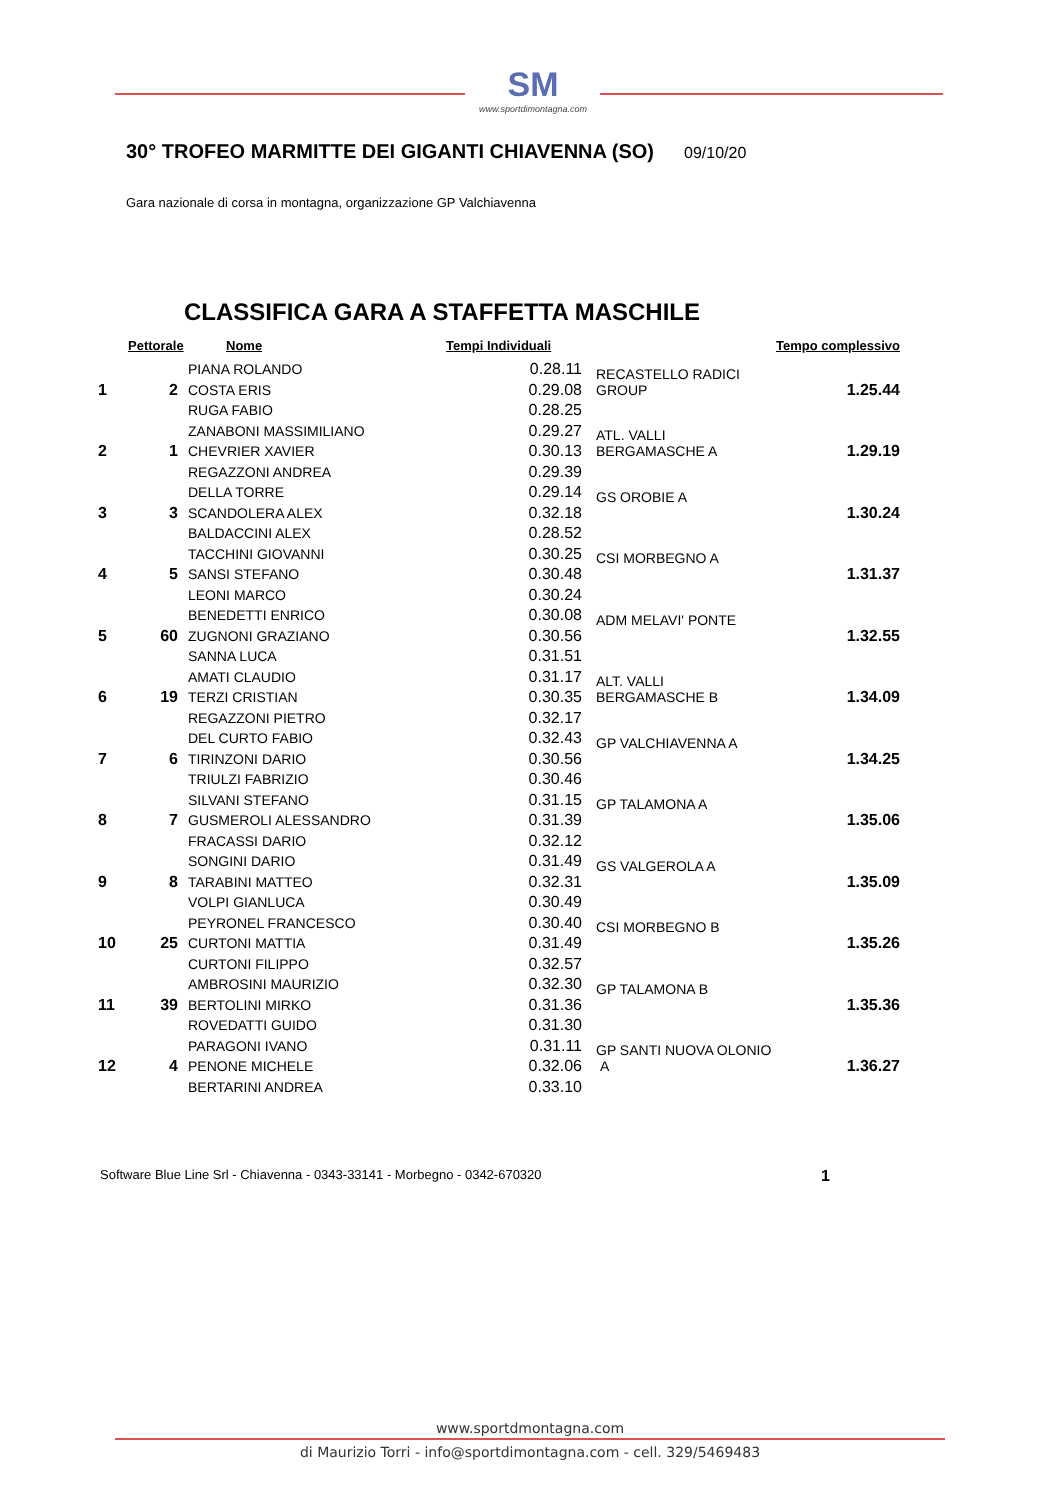SM
www.sportdimontagna.com
30° TROFEO MARMITTE DEI GIGANTI CHIAVENNA (SO)
09/10/20
Gara nazionale di corsa in montagna, organizzazione GP Valchiavenna
CLASSIFICA GARA A STAFFETTA MASCHILE
| | Pettorale | Nome | Tempi Individuali | | Tempo complessivo |
| --- | --- | --- | --- | --- | --- |
| 1 | 2 | PIANA ROLANDO | 0.28.11 | RECASTELLO RADICI GROUP | 1.25.44 |
| | | COSTA ERIS | 0.29.08 | | |
| | | RUGA FABIO | 0.28.25 | | |
| 2 | 1 | ZANABONI MASSIMILIANO | 0.29.27 | ATL. VALLI BERGAMASCHE A | 1.29.19 |
| | | CHEVRIER XAVIER | 0.30.13 | | |
| | | REGAZZONI ANDREA | 0.29.39 | | |
| 3 | 3 | DELLA TORRE | 0.29.14 | GS OROBIE A | 1.30.24 |
| | | SCANDOLERA ALEX | 0.32.18 | | |
| | | BALDACCINI ALEX | 0.28.52 | | |
| 4 | 5 | TACCHINI GIOVANNI | 0.30.25 | CSI MORBEGNO A | 1.31.37 |
| | | SANSI STEFANO | 0.30.48 | | |
| | | LEONI MARCO | 0.30.24 | | |
| 5 | 60 | BENEDETTI ENRICO | 0.30.08 | ADM MELAVI' PONTE | 1.32.55 |
| | | ZUGNONI GRAZIANO | 0.30.56 | | |
| | | SANNA LUCA | 0.31.51 | | |
| 6 | 19 | AMATI CLAUDIO | 0.31.17 | ALT. VALLI BERGAMASCHE B | 1.34.09 |
| | | TERZI CRISTIAN | 0.30.35 | | |
| | | REGAZZONI PIETRO | 0.32.17 | | |
| 7 | 6 | DEL CURTO FABIO | 0.32.43 | GP VALCHIAVENNA A | 1.34.25 |
| | | TIRINZONI DARIO | 0.30.56 | | |
| | | TRIULZI FABRIZIO | 0.30.46 | | |
| 8 | 7 | SILVANI STEFANO | 0.31.15 | GP TALAMONA A | 1.35.06 |
| | | GUSMEROLI ALESSANDRO | 0.31.39 | | |
| | | FRACASSI DARIO | 0.32.12 | | |
| 9 | 8 | SONGINI DARIO | 0.31.49 | GS VALGEROLA A | 1.35.09 |
| | | TARABINI MATTEO | 0.32.31 | | |
| | | VOLPI GIANLUCA | 0.30.49 | | |
| 10 | 25 | PEYRONEL FRANCESCO | 0.30.40 | CSI MORBEGNO B | 1.35.26 |
| | | CURTONI MATTIA | 0.31.49 | | |
| | | CURTONI FILIPPO | 0.32.57 | | |
| 11 | 39 | AMBROSINI MAURIZIO | 0.32.30 | GP TALAMONA B | 1.35.36 |
| | | BERTOLINI MIRKO | 0.31.36 | | |
| | | ROVEDATTI GUIDO | 0.31.30 | | |
| 12 | 4 | PARAGONI IVANO | 0.31.11 | GP SANTI NUOVA OLONIO A | 1.36.27 |
| | | PENONE MICHELE | 0.32.06 | | |
| | | BERTARINI ANDREA | 0.33.10 | | |
Software Blue Line Srl - Chiavenna - 0343-33141 - Morbegno - 0342-670320 1
www.sportdmontagna.com
di Maurizio Torri - info@sportdimontagna.com - cell. 329/5469483